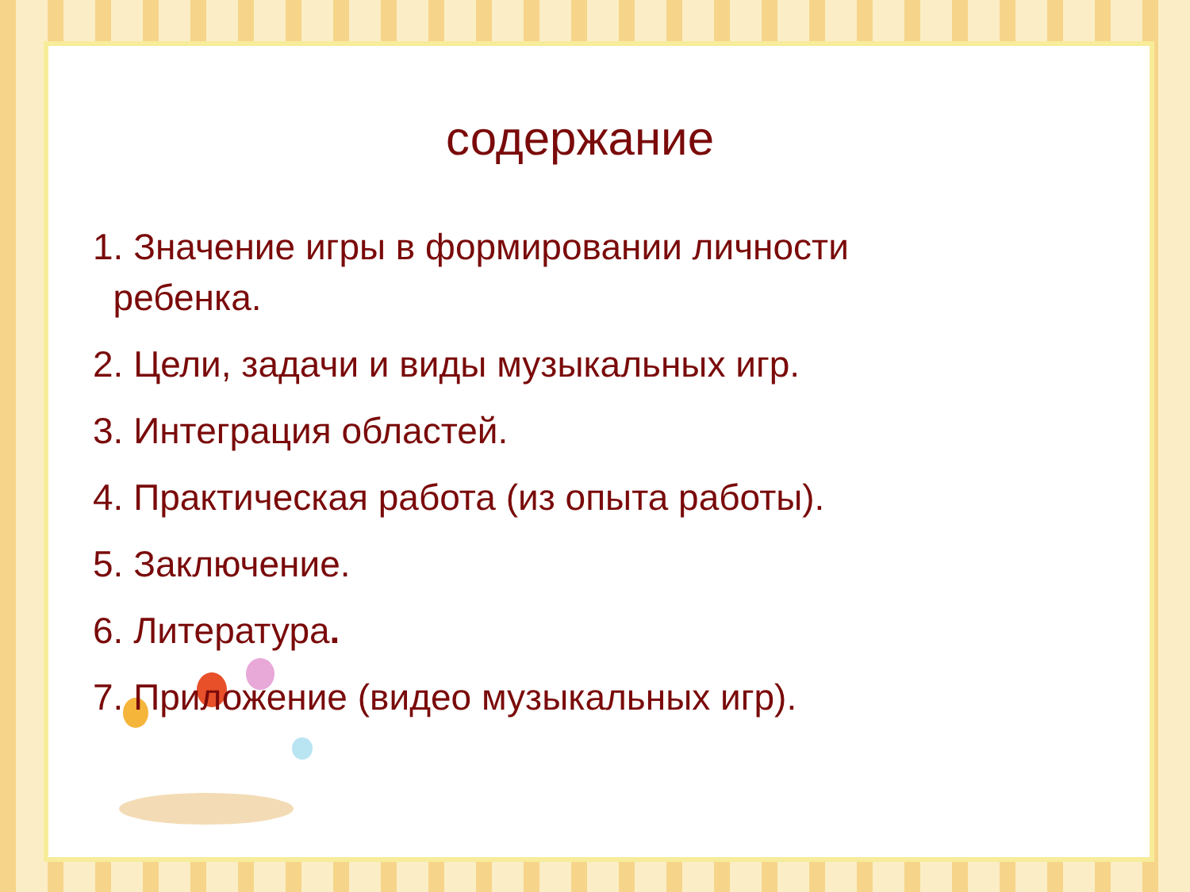содержание
1. Значение игры в формировании личности
ребенка.
2. Цели, задачи и виды музыкальных игр.
3. Интеграция областей.
4. Практическая работа (из опыта работы).
5. Заключение.
6. Литература.
7. Приложение (видео музыкальных игр).